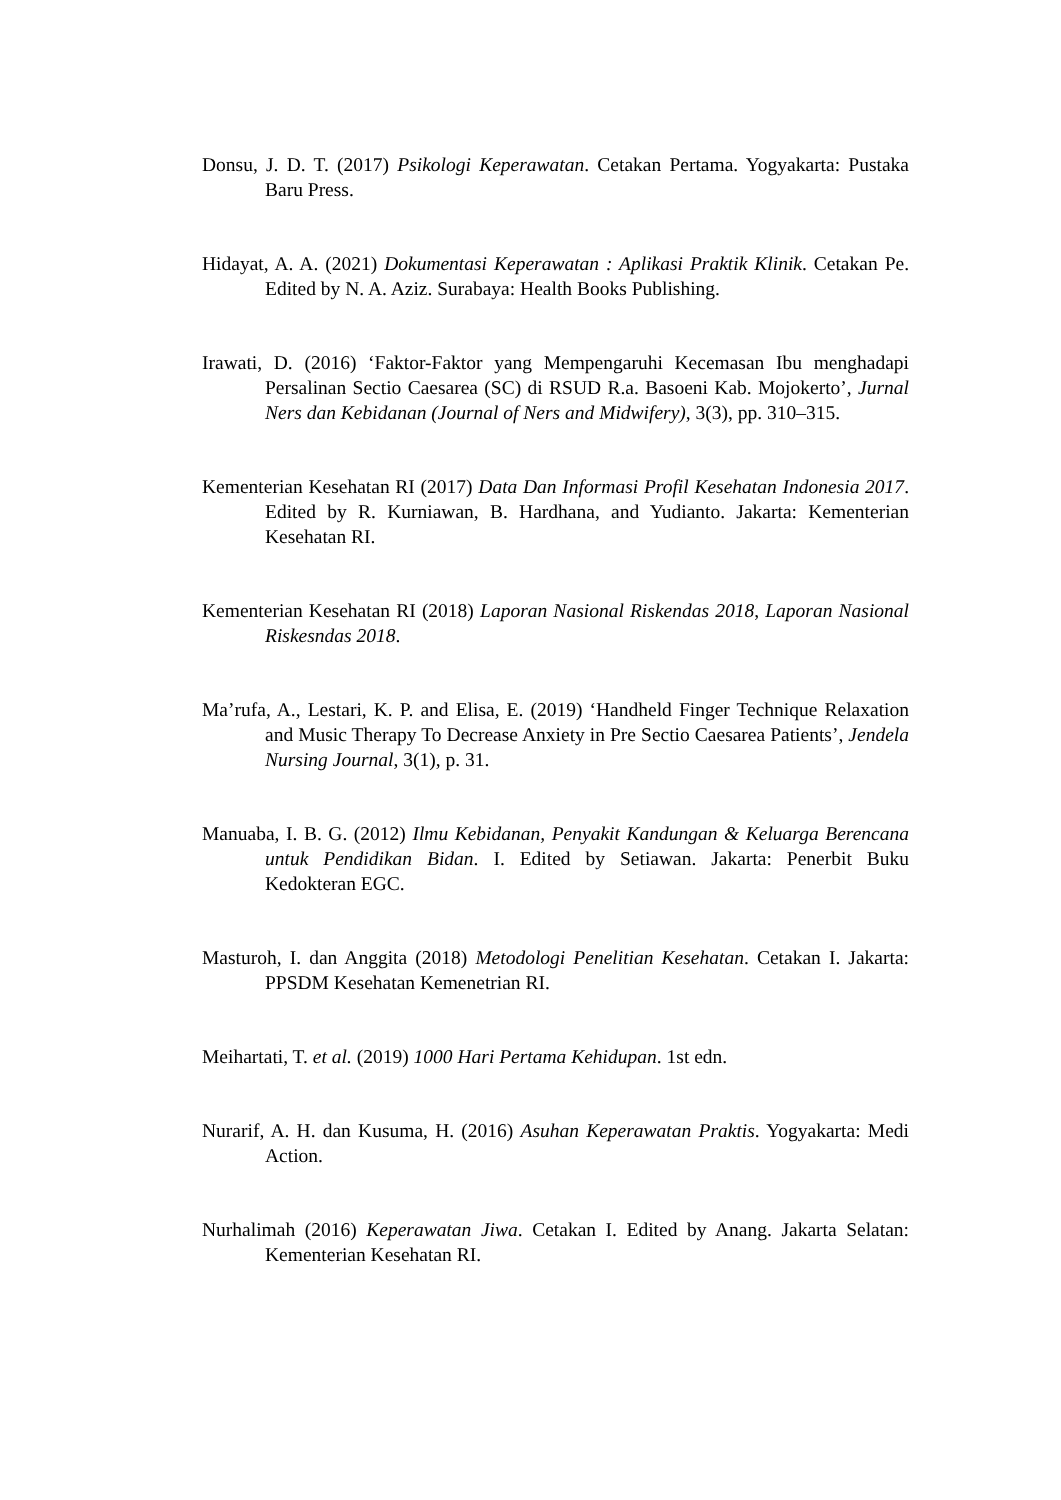Donsu, J. D. T. (2017) Psikologi Keperawatan. Cetakan Pertama. Yogyakarta: Pustaka Baru Press.
Hidayat, A. A. (2021) Dokumentasi Keperawatan : Aplikasi Praktik Klinik. Cetakan Pe. Edited by N. A. Aziz. Surabaya: Health Books Publishing.
Irawati, D. (2016) ‘Faktor-Faktor yang Mempengaruhi Kecemasan Ibu menghadapi Persalinan Sectio Caesarea (SC) di RSUD R.a. Basoeni Kab. Mojokerto’, Jurnal Ners dan Kebidanan (Journal of Ners and Midwifery), 3(3), pp. 310–315.
Kementerian Kesehatan RI (2017) Data Dan Informasi Profil Kesehatan Indonesia 2017. Edited by R. Kurniawan, B. Hardhana, and Yudianto. Jakarta: Kementerian Kesehatan RI.
Kementerian Kesehatan RI (2018) Laporan Nasional Riskendas 2018, Laporan Nasional Riskesndas 2018.
Ma’rufa, A., Lestari, K. P. and Elisa, E. (2019) ‘Handheld Finger Technique Relaxation and Music Therapy To Decrease Anxiety in Pre Sectio Caesarea Patients’, Jendela Nursing Journal, 3(1), p. 31.
Manuaba, I. B. G. (2012) Ilmu Kebidanan, Penyakit Kandungan & Keluarga Berencana untuk Pendidikan Bidan. I. Edited by Setiawan. Jakarta: Penerbit Buku Kedokteran EGC.
Masturoh, I. dan Anggita (2018) Metodologi Penelitian Kesehatan. Cetakan I. Jakarta: PPSDM Kesehatan Kemenetrian RI.
Meihartati, T. et al. (2019) 1000 Hari Pertama Kehidupan. 1st edn.
Nurarif, A. H. dan Kusuma, H. (2016) Asuhan Keperawatan Praktis. Yogyakarta: Medi Action.
Nurhalimah (2016) Keperawatan Jiwa. Cetakan I. Edited by Anang. Jakarta Selatan: Kementerian Kesehatan RI.